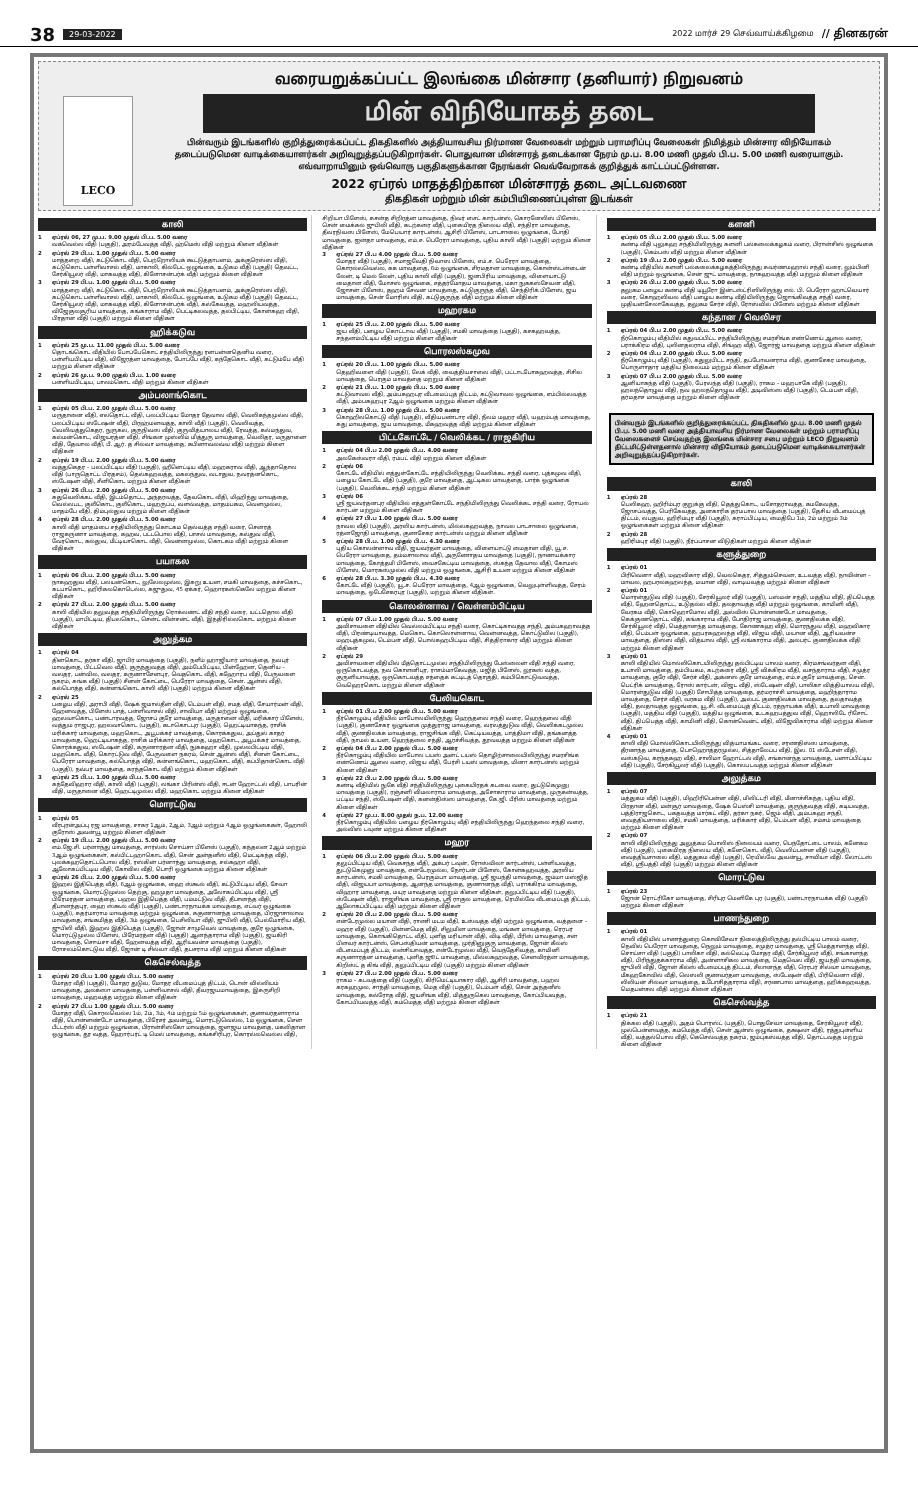38 29-03-2022 2022 மார்ச் 29 செவ்வாய்க்கிழமை // தினகரன்
LECO
வரையறுக்கப்பட்ட இலங்கை மின்சார (தனியார்) நிறுவனம்
மின் விநியோகத் தடை
பின்வரும் இடங்களில் குறித்துரைக்கப்பட்ட திகதிகளில் அத்தியாவசிய நிர்மாண வேலைகள் மற்றும் பராமரிப்பு வேலைகள் நிமித்தம் மின்சார விநியோகம் தடைப்படுமென வாடிக்கையாளர்கள் அறிவுறுத்தப்படுகிறார்கள். பொதுவான மின்சாரத் தடைக்கான நேரம் மு.ப. 8.00 மணி முதல் பி.ப. 5.00 மணி வரையாகும். எவ்வாறாயினும் ஒவ்வொரு பகுதிகளுக்கான நேரங்கள் வெவ்வேறாகக் குறித்துக் காட்டப்பட்டுள்ளன.
2022 ஏப்ரல் மாதத்திற்கான மின்சாரத் தடை அட்டவணை
திகதிகள் மற்றும் மின் கம்பியிணைப்புள்ள இடங்கள்
காலி
1 ஏப்ரல் 06, 27 மு.ப. 9.00 முதல் பி.ப. 5.00 வரை
வக்வெல்ல வீதி (பகுதி), அரம்பேவத்த வீதி, ஹ்மெஸ் வீதி மற்றும் கிளை வீதிகள்
2 ஏப்ரல் 29 பி.ப. 1.00 முதல் பி.ப. 5.00 வரை
மாத்தறை வீதி, கட்டுகொட வீதி, பெற்றோலியக் கூட்டுத்தாபனம், அக்குரெஸ்ஸ வீதி, கட்டுகொட பள்ளிவாசல் வீதி, மாகாலி, கில்பேட் ஒழுங்கை, உடுகம வீதி (பகுதி) தெவட்ட, சேர்கியூலர் வீதி, மாகவத்த வீதி, கிளோசன்பர்க் வீதி மற்றும் கிளை வீதிகள்
3 ஏப்ரல் 29 பி.ப. 1.00 முதல் பி.ப. 5.00 வரை
மாத்தறை வீதி, கட்டுகொட வீதி, பெற்றோலியக் கூட்டுத்தாபனம், அக்குரெஸ்ஸ வீதி, கட்டுகொட பள்ளிவாசல் வீதி, மாகாலி, கில்பேட் ஒழுங்கை, உடுகம வீதி (பகுதி) தெவட்ட, சேர்கியூலர் வீதி, மாகவத்த வீதி, கிளோசன்பர்க் வீதி, கல்கேவத்த, மஹலியவத்த, விஜேகுலசூரிய மாவத்தை, கங்காராம வீதி, பெட்டிகலவத்த, தலபிட்டிய, கோன்கஹ வீதி, பிரதான வீதி (பகுதி) மற்றும் கிளை வீதிகள்
ஹிக்கடுவ
1 ஏப்ரல் 25 மு.ப. 11.00 முதல் பி.ப. 5.00 வரை
தொடங்கொட வீதியில் போப்பேகொட சந்தியிலிருந்து ரனபன்னதெனிய வரை, பள்ளியபிட்டிய வீதி, விஜேரத்ன மாவத்தை, போப்பே வீதி, கந்தேகொட வீதி, கட்டும்பே வீதி மற்றும் கிளை வீதிகள்
2 ஏப்ரல் 26 மு.ப. 9.00 முதல் பி.ப. 1.00 வரை
பள்ளியபிட்டிய, பாலம்கொட வீதி மற்றும் கிளை வீதிகள்
அம்பலாங்கொட
1 ஏப்ரல் 05 பி.ப. 2.00 முதல் பி.ப. 5.00 வரை
மருதானை வீதி, எலதொட்ட வீதி, பலப்பிட்டிய மோதர தேவால வீதி, வெலிகந்தமுல்ல வீதி, பலப்பிட்டிய ஸ்டேஷன் வீதி, பிரஹ்மனவத்த, காலி வீதி (பகுதி), வெலிவத்த, வெலிவத்துகெதர, நுருகல, குருநிவஸ வீதி, குருவித்யாலய வீதி, ரேவத்த, கல்மந்துவ, கல்மன்கொட, விஜயரத்ன வீதி, சிங்கள முஸ்லிம் மித்துரு மாவத்தை, வெலிதர, மருதானை வீதி, தேவால வீதி, பீ. ஆர். த சில்வா மாவத்தை, கபினாவலவ்வ வீதி மற்றும் கிளை வீதிகள்
2 ஏப்ரல் 19 பி.ப. 2.00 முதல் பி.ப. 5.00 வரை
வத்துகெதர – பலப்பிட்டிய வீதி (பகுதி), ஹீனெட்டிய வீதி, மஹகராவ வீதி, ஆந்தாதொல வீதி (பாருதொட்ட பிரதசம்), தெல்கஹவத்த, மகலந்துவ, வடாதுவ, நவரத்னகொட, ஸ்டேஷன் வீதி, சீனிகொட மற்றும் கிளை வீதிகள்
3 ஏப்ரல் 26 பி.ப. 2.00 முதல் பி.ப. 5.00 வரை
சுதுவெலிக்கட வீதி, இடம்தொட்ட, அந்தரவத்த, தேவகொட வீதி, மிஹிந்து மாவத்தை, வெல்லபட, குலீகொட, குலீகொட, மஹருப்ப, வளவ்வத்த, மாதம்பகம, வெனமுல்ல, மாதம்பே வீதி, திம்புல்துவ மற்றும் கிளை வீதிகள்
4 ஏப்ரல் 28 பி.ப. 2.00 முதல் பி.ப. 5.00 வரை
காலி வீதி மாதம்பை சந்தியிலிருந்து கொடகம தெல்வத்த சந்தி வரை, செனரத் ராஜகருணா மாவத்தை, கஹவ, பட்டபொல வீதி, பாசல் மாவத்தை, கல்துவ வீதி, வேரகொட, கல்துவ, மீட்டியாகொட வீதி, வென்னமுல்ல, கொடகம வீதி மற்றும் கிளை வீதிகள்
பயாகல
1 ஏப்ரல் 06 பி.ப. 2.00 முதல் பி.ப. 5.00 வரை
நாகஹதுவ வீதி, பலயன்கொட, லுலேலமுல்ல, இசுறு உயன, சமகி மாவத்தை, கச்சகொட, கடபாகொட, ஹிரிகலகொடெல்ல, கஜுதுவ, 45 ஏக்கர், ஹொரகஸ்கெலே மற்றும் கிளை வீதிகள்
2 ஏப்ரல் 27 பி.ப. 2.00 முதல் பி.ப. 5.00 வரை
காலி வீதியில் தலுவத்த சந்தியிலிருந்து ரொக்லண்ட் வீதி சந்தி வரை, யட்டதொல வீதி (பகுதி), மாபிட்டிய, திபலகொட, சென்ட் வின்சன்ட் வீதி, இந்திரில்லகொட மற்றும் கிளை வீதிகள்
அலுத்கம
1 ஏப்ரல் 04
தினகொட, தர்கா வீதி, ஜாபிர் மாவத்தை (பகுதி), நளீம் ஹாஜியார் மாவத்தை, நவபுர் மாவத்தை, பிட்டவெல வீதி, குருந்துவத்த வீதி, அம்பேபிட்டிய, பின்ஹேன, தெனிய – வலதர, பன்வில, வலதர, கருணாசேனபுர, வெதகொட வீதி, கஹோரப வீதி, பேருவளை நகரம், சுங்க வீதி (பகுதி) சீனன் கோட்டை, பெரேரா மாவத்தை, சென். ஆன்ஸ் வீதி, கல்பொத்த வீதி, கன்னங்கொட காலி வீதி (பகுதி) மற்றும் கிளை வீதிகள்
2 ஏப்ரல் 25
பழைய வீதி, அராபி வீதி, ஷேக் ஜமால்தீன் வீதி, டெம்பள் வீதி, சமத் வீதி, சேயார்மன் வீதி, ஹேனவத்த, பிளேஸ் பாத், பள்ளிவாசல் வீதி, சாவியா வீதி மற்றும் ஒழுங்கை, ஹலவாகொட, பண்டாரவத்த, ஜோசப் குரே மாவத்தை, மருதானை வீதி, மரிக்கார் பிளேஸ், வத்தும ராஜபுர, ஹலவாகொட (பகுதி), கடாகொடபுர (பகுதி), ஹெட்டியாகந்த, ராசிக் மரிக்கார் மாவத்தை, மஹகொட, அபூபக்கர் மாவத்தை, கொரக்கதுவ, அப்துல் காதர் மாவத்தை, ஹெட்டியாகந்த, ராசிக் மரிக்கார் மாவத்தை, மஹகொட, அபூபக்கர் மாவத்தை, கொரக்கதுவ, ஸ்டேஷன் வீதி, கருணாரத்ன வீதி, நுககஹா வீதி, முல்லபிட்டிய வீதி, மஹகொட வீதி, கொரட்டுவ வீதி, பேருவளை நகரம், சென் ஆன்ஸ் வீதி, சீனன் கோட்டை, பெரேரா மாவத்தை, கல்பொத்த வீதி, கன்னங்கொட, மஹகொட வீதி, கப்பிதான்கொட வீதி (பகுதி), நவ்பர் மாவத்தை, கரந்தகொட வீதி மற்றும் கிளை வீதிகள்
3 ஏப்ரல் 25 பி.ப. 1.00 முதல் பி.ப. 5.00 வரை
கந்தேவிஹார வீதி, காலி வீதி (பகுதி), லங்கா பிரின்ஸ் வீதி, ஈடன் ஹோட்டல் வீதி, பாபரின் வீதி, மருதானை வீதி, ஹெட்டிமுல்ல வீதி, மஹகொட மற்றும் கிளை வீதிகள்
மொரட்டுவ
1 ஏப்ரல் 05
வீரபுரன்அப்பு ரஜ மாவத்தை, சாகர 1ஆம், 2ஆம், 3ஆம் மற்றும் 4ஆம் ஒழுங்கைகள், ஹோலி குரோஸ் அவன்யூ மற்றும் கிளை வீதிகள்
2 ஏப்ரல் 19 பி.ப. 2.00 முதல் பி.ப. 5.00 வரை
எம்.ஜே.சி. பர்னாந்து மாவத்தை, சார்ல்ஸ் சொய்சா பிளேஸ் (பகுதி), கந்தலன 2ஆம் மற்றும் 3ஆம் ஒழுங்கைகள், கல்பிட்டஹாகொட வீதி, சென் அன்தனீஸ் வீதி, மெட்டிகந்த வீதி, புலக்கஹதொட்டபொல வீதி, ரஸ்கின் பர்னாந்து மாவத்தை, சல்கஹா வீதி, ஆலோகப்பிட்டிய வீதி, கோவில வீதி, பொரி ஒழுங்கை மற்றும் கிளை வீதிகள்
3 ஏப்ரல் 26 பி.ப. 2.00 முதல் பி.ப. 5.00 வரை
இஹல இதிபெத்த வீதி, 6ஆம் ஒழுங்கை, ஹை ஸ்கூல் வீதி, கட்டுபிட்டிய வீதி, சேவா ஒழுங்கை, மொரட்டுமுல்ல தெற்கு, ஹமுதா மாவத்தை, அலோகப்பிட்டிய வீதி, ஸ்ரீ பிரேமரத்ன மாவத்தை, பஹல இதிபெத்த வீதி, பம்மட்டுவ வீதி, தீபானந்த வீதி, தீபானந்தபுர, ஹை ஸ்கூல் வீதி (பகுதி), பண்டாரநாயக்க மாவத்தை, எட்வர் ஒழுங்கை (பகுதி), சுதர்மாராம மாவத்தை மற்றும் ஒழுங்கை, சுகுணானந்த மாவத்தை, பிரஜாசாலாவ மாவத்தை, சங்கமித்த வீதி, 3ம் ஒழுங்கை, பெசிலியா வீதி, ஜுபிலி வீதி, பெல்மோரிய வீதி, ஜுபிலி வீதி, இஹல இதிபெத்த (பகுதி), ஜோன் சாமுவெல் மாவத்தை, குரே ஒழுங்கை, மொரட்டுமுல்ல பிளேஸ், பிரேமரத்ன வீதி (பகுதி) ஆனந்தாராம வீதி (பகுதி), ஜயகிரி மாவத்தை, சொய்சா வீதி, ஹேனவத்த வீதி, ஆரியவன்ச மாவத்தை (பகுதி), ரோசலம்கொட்டுவ வீதி, ஜோன் டி சில்வா வீதி, தபசராம வீதி மற்றும் கிளை வீதிகள்
கெசெல்வத்த
1 ஏப்ரல் 20 பி.ப 1.00 முதல் பி.ப. 5.00 வரை
மோதர வீதி (பகுதி), மோதர துடுவ, மோதர வீடமைப்புத் திட்டம், டொன் வில்லியம் மாவத்தை, அலக்ஸா மாவத்தை, பள்ளிவாசல் வீதி, தீவரஜயமாவத்தை, இசுருசிறி மாவத்தை, மஹவத்த மற்றும் கிளை வீதிகள்
2 ஏப்ரல் 27 பி.ப 1.00 முதல் பி.ப. 5.00 வரை
மோதர வீதி, கொரலவெல்ல 1ம், 2ம், 3ம், 4ம் மற்றும் 5ம் ஒழுங்கைகள், குணவர்தனாராம வீதி, பொன்னண்டோ மாவத்தை, பிரேசர் அவன்யூ, மொரட்டுவெல்ல, 1ம் ஒழுங்கை, சென் பீட்டர்ஸ் வீதி மற்றும் ஒழுங்கை, பிரான்சிஸ்கோ மாவத்தை, ஜனஜய மாவத்தை, மகலிதான ஒழுங்கை, தூ வத்த, ஹோர்பர்ட் டி மெல் மாவத்தை, கங்கசிரிபுர, கொரல்லவெல்ல வீதி,
சிறியா பிளேஸ், சுசன்த சிறிரத்ன மாவத்தை, நிவர் சைட் கார்டன்ஸ், கொரனேலிஸ் பிளேஸ், சென் மைக்கல் ஜுபிலி வீதி, கடற்கரை வீதி, புகையிரத நிலைய வீதி, சந்திரா மாவத்தை, தீவரநிவஸ பிளேஸ், மேபெயார் கார்டன்ஸ், ஆசிரி பிளேஸ், பாடசாலை ஒழுங்கை, போதி மாவத்தை, ஐனதா மாவத்தை, எம்.ச. பெரேரா மாவத்தை, புதிய காலி வீதி (பகுதி) மற்றும் கிளை வீதிகள்
3 ஏப்ரல் 27 பி.ப 4.00 முதல் பி.ப. 5.00 வரை
மோதர வீதி (பகுதி), சமாஜவேதி நிவாஸ பிளேஸ், எம்.ச. பெரேரா மாவத்தை, கொரல்லவெல்ல, கக மாவத்தை, 6ம் ஒழுங்கை, சிரமதான மாவத்தை, கொன்ஸ்டன்டைன் லேன், டி மெல் லேன், புதிய காலி வீதி (பகுதி), ஜனபிரிய மாவத்தை, விளையாட்டு மைதான வீதி, மோசஸ் ஒழுங்கை, சத்தர்மோதய மாவத்தை, மகா நுககஸ்சேவன வீதி, ஜோசன் பிளேஸ், தஹம் சேவன மாவத்தை, கட்டுகுருந்த வீதி, செந்திரிக் பிளேஸ், ஜய மாவத்தை, சென் மோரிஸ் வீதி, கட்டுகுருந்த வீதி மற்றும் கிளை வீதிகள்
மஹரகம
1 ஏப்ரல் 25 பி.ப. 2.00 முதல் பி.ப. 5.00 வரை
ஜய வீதி, பழைய கொட்டாவ வீதி (பகுதி), சமகி மாவத்தை (பகுதி), கசகஹவத்த, சந்தனம்பிட்டிய வீதி மற்றும் கிளை வீதிகள்
பொரலஸ்கமுவ
1 ஏப்ரல் 20 பி.ப. 1.00 முதல் பி.ப. 5.00 வரை
தெஹிவளை வீதி (பகுதி), லேக் வீதி, வைத்தியசாலை வீதி, பட்டாடபோகஹவத்த, சிசில மாவத்தை, பெரகும் மாவத்தை மற்றும் கிளை வீதிகள்
2 ஏப்ரல் 21 பி.ப. 1.00 முதல் பி.ப. 5.00 வரை
கட்டுவாவல வீதி, அம்பகஹபுர வீடமைப்புத் திட்டம், கட்டுவாவல ஒழுங்கை, எம்பில்லவத்த வீதி, அம்பகஹபுர 2ஆம் ஒழுங்கை மற்றும் கிளை வீதிகள்
3 ஏப்ரல் 28 பி.ப. 1.00 முதல் பி.ப. 5.00 வரை
கொஹிலகொட்டு வீதி (பகுதி), வீதியபண்டார வீதி, நீலம் மஹர வீதி, யஹம்பத் மாவத்தை, சுது மாவத்தை, ஜய மாவத்தை, மீகஹவத்த வீதி மற்றும் கிளை வீதிகள்
பிட்டகோட்டே / வெலிக்கட / ராஜகிரிய
1 ஏப்ரல் 04 பி.ப 2.00 முதல் பி.ப. 4.00 வரை
அலகேஸ்வரா வீதி, ரம்பட் வீதி மற்றும் கிளை வீதிகள்
2 ஏப்ரல் 06
கோட்டே வீதியில் எத்துள்கோட்டே சந்தியிலிருந்து வெலிக்கட சந்தி வரை, புத்கமுவ வீதி, பழைய கோட்டே வீதி (பகுதி), குரே மாவத்தை, ஆட்டிகல மாவத்தை, பார்க் ஒழுங்கை (பகுதி), வெலிக்கட சந்தி மற்றும் கிளை வீதிகள்
3 ஏப்ரல் 06
ஸ்ரீ ஜயவர்தனபுர வீதியில் எத்துள்கோட்டே சந்தியிலிருந்து வெலிக்கட சந்தி வரை, ரோயல் கார்டன் மற்றும் கிளை வீதிகள்
4 ஏப்ரல் 27 பி.ப 1.00 முதல் பி.ப. 5.00 வரை
நாவல வீதி (பகுதி), அரலிய கார்டன்ஸ், மில்லகஹவத்த, நாவல பாடசாலை ஒழுங்கை, ரத்னஜோதி மாவத்தை, குணசேகர கார்டன்ஸ் மற்றும் கிளை வீதிகள்
5 ஏப்ரல் 28 பி.ப. 1.00 முதல் பி.ப. 4.30 வரை
புதிய கொலன்னாவ வீதி, ஜயவர்தன மாவத்தை, விளையாட்டு மைதான வீதி, யூ.ச. பெரேரா மாவத்தை, தம்மசாலாவ வீதி, அருணோதய மாவத்தை (பகுதி), நாணயக்கார மாவத்தை, கோத்தமி பிளேஸ், வைசகேட்டிய மாவத்தை, ஸ்கந்த தேவால வீதி, கோமஸ் பிளேஸ், மொரகஸ்முல்ல வீதி மற்றும் ஒழுங்கை, ஆசிரி உயன மற்றும் கிளை வீதிகள்
6 ஏப்ரல் 28 பி.ப. 3.30 முதல் பி.ப. 4.30 வரை
கோட்டே வீதி (பகுதி), யூ.ச. பெரேரா மாவத்தை, 4ஆம் ஒழுங்கை, வெலுபுள்ளிவத்த, சேரம் மாவத்தை, ஒபேசேகரபுர (பகுதி), மற்றும் கிளை வீதிகள்.
கொலன்னாவ / வெள்ளம்பிட்டிய
1 ஏப்ரல் 07 பி.ப 1.00 முதல் பி.ப. 5.00 வரை
அவிசாவளை வீதியில் வெல்லம்பிட்டிய சந்தி வரை, கொட்டிகாவத்த சந்தி, அம்பகஹாவத்த வீதி, பிரண்டியாவத்த, மெகொட கொலொன்னாவ, வென்னவத்த, கொட்டுவில (பகுதி), மஹபுத்கமுவ, டெம்பள் வீதி, பொல்கஹபிட்டிய வீதி, சித்திராகார வீதி மற்றும் கிளை வீதிகள்
2 ஏப்ரல் 29
அவிசாவளை வீதியில் மீத்தொட்டமுல்ல சந்தியிலிருந்து பேஸ்லைன் வீதி சந்தி வரை, ஒருகொடவத்த, நவ கொளனிபுர, ராசம்மாகேவத்த, மஜித் பிளேஸ், லூகஸ் வத்த, குருனியாவத்த, ஒருகொடவத்த சந்தைக் கட்டிடத் தொகுதி, கம்பிகொட்டுவவத்த, வெஹெரகொட மற்றும் கிளை வீதிகள்
பேலியகொட
1 ஏப்ரல் 01 பி.ப 2.00 முதல் பி.ப. 5.00 வரை
நீர்கொழும்பு வீதியில் மாபோலயிலிருந்து ஹெந்தலை சந்தி வரை, ஹெந்தலை வீதி (பகுதி), குணசேகர ஒழுங்கை முத்துராஜ மாவத்தை, வரலத்துடுவ வீதி, வெலிக்கடமுல்ல வீதி, குணதிலக்க மாவத்தை, ராஜசிங்க வீதி, கெட்டியவத்த, பாத்திமா வீதி, தங்கனத்த வீதி, நாமல் உயன, ஹெந்தலை சந்தி, ஆரச்சிவத்த, தூவவத்த மற்றும் கிளை வீதிகள்
2 ஏப்ரல் 04 பி.ப 2.00 முதல் பி.ப. 5.00 வரை
நீர்கொழும்பு வீதியில் மாபோல டயஸ் அன்ட் டயஸ் தொழிற்சாலையிலிருந்து சமரசிங்க எண்ணெய் ஆலை வரை, விஜய வீதி, பேர்சி டயஸ் மாவத்தை, மினா கார்டன்ஸ் மற்றும் கிளை வீதிகள்
3 ஏப்ரல் 22 பி.ப 2.00 முதல் பி.ப. 5.00 வரை
கண்டி வீதியில் நுகே வீதி சந்தியிலிருந்து புகையிரதக் கடவை வரை, துட்டுகெமுனு மாவத்தை (பகுதி), ரஞ்சனி விமலாராம மாவத்தை, அசோகாராம மாவத்தை, முருகன்வத்த, பட்டிய சந்தி, ஸ்டேஷன் வீதி, கனன்திஸ்ஸ மாவத்தை, கே.ஜி. பீரிஸ் மாவத்தை மற்றும் கிளை வீதிகள்
4 ஏப்ரல் 27 மு.ப. 8.00 முதல் ந.ப. 12.00 வரை
நீர்கொழும்பு வீதியில் பழைய நீர்கொழும்பு வீதி சந்தியிலிருந்து ஹெந்தலை சந்தி வரை, அல்விஸ் டவுண் மற்றும் கிளை வீதிகள்
மஹர
1 ஏப்ரல் 06 பி.ப 2.00 முதல் பி.ப. 5.00 வரை
தலுப்பிட்டிய வீதி, வெகசந்த வீதி, அக்பர் டவுன், ரோஸ்விலா கார்டன்ஸ், பள்ளியவத்த, துட்டுகெமுனு மாவத்தை, என்டேரமுல்ல, நோர்டன் பிளேஸ், கோன்கஹவத்த, அரலிய கார்டன்ஸ், சமகி மாவத்தை, பெரகும்பா மாவத்தை, ஸ்ரீ ஜயந்தி மாவத்தை, ஜம்மா மஸ்ஜித் வீதி, விஜயபா மாவத்தை, ஆனந்த மாவத்தை, குணானந்த வீதி, பராக்கிரம மாவத்தை, விஹார மாவத்தை, மயுர மாவத்தை மற்றும் கிளை வீதிகள், தலுப்பிட்டிய வீதி (பகுதி), ஸ்டேஷன் வீதி, ராஜசிங்க மாவத்தை, ஸ்ரீ ராகுல மாவத்தை, ரெயில்வே வீடமைப்புத் திட்டம், ஆலோகப்பிட்டிய வீதி மற்றும் கிளை வீதிகள்
2 ஏப்ரல் 20 பி.ப 2.00 முதல் பி.ப. 5.00 வரை
என்டேரமுல்ல மயான வீதி, ராணி மடம வீதி, உஸ்வத்த வீதி மற்றும் ஒழுங்கை, வத்தளை – மஹர வீதி (பகுதி), பின்னமெத வீதி, சிலுமின மாவத்தை, மங்கள மாவத்தை, ரெரபர் மாவத்தை, கொங்கிதொட்ட வீதி, புனித மரியான் வீதி, விடி வீதி, பீரிஸ் மாவத்தை, சன் பிளவர் கார்டன்ஸ், செபஸ்தியன் மாவத்தை, முர்தினுகுரு மாவத்தை, ஜோன் கீல்ஸ் வீடமைப்புத் திட்டம், லன்சியாவத்த, என்டேரமுல்ல வீதி, வெந்தேசிவத்த, காமினி கருணாரத்ன மாவத்தை, புனித ஜூட் மாவத்தை, மில்லகஹவத்த, செனவிரத்ன மாவத்தை, கிறிஸ்ட் த கிங் வீதி, தலுப்பிட்டிய வீதி (பகுதி) மற்றும் கிளை வீதிகள்
3 ஏப்ரல் 27 பி.ப 2.00 முதல் பி.ப. 5.00 வரை
ராகம – கடவத்தை வீதி (பகுதி), கிரிமெட்டியாகார வீதி, ஆசிரி மாவத்தை, பஹல கரகஹமுல, சாந்தி மாவத்தை, மெத வீதி (பகுதி), டெம்பள் வீதி, சென் அந்தனீஸ் மாவத்தை, கல்ரோத வீதி, ஜயசிங்க வீதி, மித்துருகெல மாவத்தை, கோப்பியவத்த, கோப்பியவத்த வீதி, கம்மெத்த வீதி மற்றும் கிளை வீதிகள்
களனி
1 ஏப்ரல் 05 பி.ப 2.00 முதல் பி.ப. 5.00 வரை
கண்டி வீதி புலுகஹ சந்தியிலிருந்து களனி பல்கலைக்கழகம் வரை, பிரான்சிஸ் ஒழுங்கை (பகுதி), கெம்பஸ் வீதி மற்றும் கிளை வீதிகள்
2 ஏப்ரல் 19 பி.ப 2.00 முதல் பி.ப. 5.00 வரை
கண்டி வீதியில் களனி பல்கலைக்கழகத்திலிருந்து சுவர்ணமஹால் சந்தி வரை, லும்பினி வீதி மற்றும் ஒழுங்கை, சென் ஜுட் மாவத்தை, நாகஹவத்த வீதி மற்றும் கிளை வீதிகள்
3 ஏப்ரல் 26 பி.ப 2.00 முதல் பி.ப. 5.00 வரை
தலுகம பழைய கண்டி வீதி டியூரோ இன்டஸ்ட்ரிஸிலிருந்து எல். பி. பெரேரா ஹாட்வெயார் வரை, கொஹலிவல வீதி பழைய கண்டி வீதியிலிருந்து ஜொங்கிவத்த சந்தி வரை, முதியன்சேலாகேவத்த, தலுகம சேர்ச் வீதி, ரோஸ்வில் பிளேஸ் மற்றும் கிளை வீதிகள்
கந்தான / வெலிசர
1 ஏப்ரல் 04 பி.ப 2.00 முதல் பி.ப. 5.00 வரை
நீர்கொழும்பு வீதியில் கதுவப்பிட்ட சந்தியிலிருந்து சமரசிங்க எண்ணெய் ஆலை வரை, பராக்கிரம வீதி, புலினதலராம வீதி, சிங்ஹ வீதி, ஜோர்ஜ் மாவத்தை மற்றும் கிளை வீதிகள்
2 ஏப்ரல் 04 பி.ப 2.00 முதல் பி.ப. 5.00 வரை
நீர்கொழும்பு வீதி (பகுதி), கதுலுபிட்ட சந்தி, தப்போவனராம வீதி, குணசேகர மாவத்தை, பொருளாதார மத்திய நிலையம் மற்றும் கிளை வீதிகள்
3 ஏப்ரல் 07 பி.ப 2.00 முதல் பி.ப. 5.00 வரை
ஆனியாகந்த வீதி (பகுதி), பேரலந்த வீதி (பகுதி), ராகம – மஹபாகே வீதி (பகுதி), ஹலந்தொழுவ வீதி, நவ ஹலந்தொழுவ வீதி, அடிவிஸ்ஸ வீதி (பகுதி), டெம்பள் வீதி, தர்மதாச மாவத்தை மற்றும் கிளை வீதிகள்
பின்வரும் இடங்களில் குறித்துரைக்கப்பட்ட திகதிகளில் மு.ப. 8.00 மணி முதல் பி.ப. 5.00 மணி வரை அத்தியாவசிய நிர்மாண வேலைகள் மற்றும் பராமரிப்பு வேலைகளைச் செய்வதற்கு இலங்கை மின்சார சபை மற்றும் LECO நிறுவனம் திட்டமிட்டுள்ளதனால் மின்சார விநியோகம் தடைப்படுமென வாடிக்கையாளர்கள் அறிவுறுத்தப்படுகிறார்கள்.
காலி
1 ஏப்ரல் 28
பெலிகஹ, ஹிரிம்புர குறுக்கு வீதி, தெத்துகொட, யசோதராவத்த, கமகேவத்த, ஜோசப்வத்த, பெரிகேவத்த, அனகாரிக தர்மபால மாவத்தை (பகுதி), தேசிய வீடமைப்புத் திட்டம், லபுதுவ, ஹிரிம்புர வீதி (பகுதி), கராப்பிட்டிய, மைதிபே 1ம், 2ம் மற்றும் 3ம் ஒழுங்கைகள் மற்றும் கிளை வீதிகள்
2 ஏப்ரல் 28
ஹிரிம்புர வீதி (பகுதி), நீர்ப்பாசன விடுதிகள் மற்றும் கிளை வீதிகள்
களுத்துறை
1 ஏப்ரல் 01
பிரிவெனா வீதி, மஹவிகார வீதி, வெலகெதர, சித்தும்செவன, உடவத்த வீதி, நாவின்ன – மாவல, ஹபரலகஹலந்த, மயான வீதி, வாடியவத்த மற்றும் கிளை வீதிகள்
2 ஏப்ரல் 01
மொரன்துடுவ வீதி (பகுதி), சேர்கியூலர் வீதி (பகுதி), பஸ்மன் சந்தி, மத்திய வீதி, திப்பெத்த வீதி, ஹேனதொட்ட, உடுதல்ல வீதி, தலதாவத்த வீதி மற்றும் ஒழுங்கை, காமினி வீதி, வேரகம வீதி, கொஹொமோல வீதி, அல்விஸ் பொன்னண்டோ மாவத்தை, கெக்குணதொட்ட வீதி, கங்காராம வீதி, போதிராஜ மாவத்தை, குணதிலக்க வீதி, சேர்கியூலர் வீதி, மெத்தானந்த மாவத்தை, கோணகஹ வீதி, மொரந்துவ வீதி, மஹவிகார வீதி, டெம்பள் ஒழுங்கை, ஹபரகஹலந்த வீதி, விஜய வீதி, மயான வீதி, ஆரியவன்ச மாவத்தை, திஸ்ஸ வீதி, வித்யால வீதி, ஸ்ரீ லங்காராம வீதி, அல்பர்ட் குணதிலக்க வீதி மற்றும் கிளை வீதிகள்
3 ஏப்ரல் 01
காலி வீதியில் மொல்லிகொடயிலிருந்து தல்பிட்டிய பாலம் வரை, கிரமசங்வர்தன வீதி, உபாலி மாவத்தை, தம்பியகம, கடற்கரை வீதி, ஸ்ரீ விக்கிரம வீதி, வசந்தாராம வீதி, சமுத்ர மாவத்தை, குரே வீதி, சேர்ச் வீதி, அக்னஸ் குரே மாவத்தை, எம்.ச.குரே மாவத்தை, சென். பெட்ரிக் மாவத்தை, ரோஸ் கார்டன், விஜட வீதி, ஸ்டேஷன் வீதி, பாலிகா வித்தியாலய வீதி, மொரன்துடுவ வீதி (பகுதி) சோபித்த மாவத்தை, தர்மராச்சி மாவத்தை, மஹிந்தாராம மாவத்தை, சேர்ச் வீதி, வரகம வீதி (பகுதி), அல்பட் குணதிலக்க மாவத்தை, தலதாவத்த வீதி, தலதாவத்த ஒழுங்கை, யூ.சி. வீடமைப்புத் திட்டம், ரத்நாயக்க வீதி, உபாலி மாவத்தை (பகுதி), மத்திய வீதி (பகுதி), மத்திய ஒழுங்கை, உடகஹபத்துவ வீதி, ஹொலிடே ரிசோட் வீதி, திப்பெத்த வீதி, காமினி வீதி, கொன்வென்ட் வீதி, விஜேவிகாராம வீதி மற்றும் கிளை வீதிகள்
4 ஏப்ரல் 01
காலி வீதி மொல்லிகொடயிலிருந்து வித்யாமங்கட வரை, சரணதிஸ்ஸ மாவத்தை, தீரணந்த மாவத்தை, பொஹொத்தரமுல்ல, சித்தாலேப்ப வீதி, இல. 01 ஸ்டேசன் வீதி, வஸ்கடுவ, கரந்தகஹ வீதி, சாலிமா ஹோட்டல் வீதி, சங்கானந்த மாவத்தை, பனாப்பிட்டிய வீதி (பகுதி), சேர்கியூலர் வீதி (பகுதி), கொலபடவத்த மற்றும் கிளை வீதிகள்
அலுத்கம
1 ஏப்ரல் 07
மத்துகம வீதி (பகுதி), மிஹிரிபென்ன வீதி, மிலிட்டரி வீதி, மீனாச்சிகந்த, புதிய வீதி, பிரதான வீதி, மன்சூர் மாவத்தை, ஷேக் பெஸ்சி மாவத்தை, குருந்தவத்த வீதி, கடியவத்த, பத்திராஜகொட, பகதவத்த மார்கட் வீதி, தர்கா நகர், ஜெம் வீதி, அம்பகஹ சந்தி, வைத்தியசாலை வீதி, சமகி மாவத்தை, மரிக்கார் வீதி, டெம்பள் வீதி, சம்சம் மாவத்தை மற்றும் கிளை வீதிகள்
2 ஏப்ரல் 07
காலி வீதியிலிருந்து அலுத்கம பொலிஸ் நிலையம் வரை, பெந்தோட்டை பாலம், கனேகம வீதி (பகுதி), புகையிரத நிலைய வீதி, கனேகொட வீதி, வெலிப்பன்ன வீதி (பகுதி), வைத்தியசாலை வீதி, மத்துகம வீதி (பகுதி), ரெயில்வே அவன்யூ, சாவியா வீதி. லோட்டஸ் வீதி, ஸ்ரீபத்தி வீதி (பகுதி) மற்றும் கிளை வீதிகள்
மொரட்டுவ
1 ஏப்ரல் 23
ஜோன் ரொட்ரிகோ மாவத்தை, சிரிபுர மெனிகே புர (பகுதி), பண்டாரநாயக்க வீதி (பகுதி) மற்றும் கிளை வீதிகள்
பாணந்துறை
1 ஏப்ரல் 01
காலி வீதியில் பாணந்துறை கொவிசேவா நிலைத்திலிருந்து தல்பிட்டிய பாலம் வரை, நெவில் பெரேரா மாவத்தை, நெலும் மாவத்தை, சமுத்ர மாவத்தை, ஸ்ரீ மெத்தானந்த வீதி, சொய்சா வீதி (பகுதி) பாலிகா வீதி, கல்வெட்டி மோதர வீதி, சேர்கியூலர் வீதி, சங்கானந்த வீதி, பிரிந்துதக்காராம வீதி, அன்னாசிகல மாவத்தை, மெதவெல வீதி, ஜயந்தி மாவத்தை, ஜுபிலி வீதி, ஜோன் கீல்ஸ் வீடமைப்புத் திட்டம், சீலானந்த வீதி, ரெரபர் சில்வா மாவத்தை, மீகஹகோவில் வீதி, லெஸ்லி குணவர்தன மாவத்தை, ஸ்டேஷன் வீதி, பிரிவெனா வீதி, லிலியன் சில்வா மாவத்தை, உபோசித்தாராம வீதி, சரணபால மாவத்தை, ஹிக்கஹவத்த, மெதபன்சல வீதி மற்றும் கிளை வீதிகள்
கெசெல்வத்த
1 ஏப்ரல் 21
திக்கல வீதி (பகுதி), அதம் பொரஸ்ட் (பகுதி), பொதுசேவா மாவத்தை, சேர்கியூலர் வீதி, முல்பென்னவத்த, கம்மெத்த வீதி, சென் ஆன்ஸ் ஒழுங்கை, தக்ஷலா வீதி, ரத்துபுள்ளிய வீதி, வத்தல்பொல வீதி, கெசெல்வத்த நகரம், ஜம்புகஸ்வத்த வீதி, தொட்டவத்த மற்றும் கிளை வீதிகள்